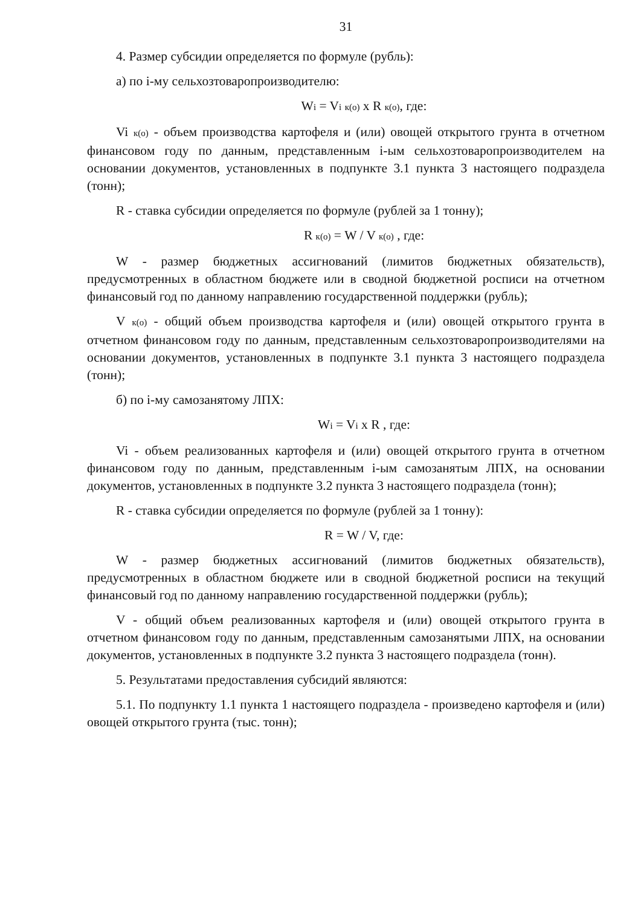31
4. Размер субсидии определяется по формуле (рубль):
а) по i-му сельхозтоваропроизводителю:
Wi = Vi к(о) х R к(о), где:
Vi к(о) - объем производства картофеля и (или) овощей открытого грунта в отчетном финансовом году по данным, представленным i-ым сельхозтоваропроизводителем на основании документов, установленных в подпункте 3.1 пункта 3 настоящего подраздела (тонн);
R - ставка субсидии определяется по формуле (рублей за 1 тонну);
R к(о) = W / V к(о) , где:
W - размер бюджетных ассигнований (лимитов бюджетных обязательств), предусмотренных в областном бюджете или в сводной бюджетной росписи на отчетном финансовый год по данному направлению государственной поддержки (рубль);
V к(о) - общий объем производства картофеля и (или) овощей открытого грунта в отчетном финансовом году по данным, представленным сельхозтоваропроизводителями на основании документов, установленных в подпункте 3.1 пункта 3 настоящего подраздела (тонн);
б) по i-му самозанятому ЛПХ:
Wi = Vi х R , где:
Vi - объем реализованных картофеля и (или) овощей открытого грунта в отчетном финансовом году по данным, представленным i-ым самозанятым ЛПХ, на основании документов, установленных в подпункте 3.2 пункта 3 настоящего подраздела (тонн);
R - ставка субсидии определяется по формуле (рублей за 1 тонну):
R = W / V, где:
W - размер бюджетных ассигнований (лимитов бюджетных обязательств), предусмотренных в областном бюджете или в сводной бюджетной росписи на текущий финансовый год по данному направлению государственной поддержки (рубль);
V - общий объем реализованных картофеля и (или) овощей открытого грунта в отчетном финансовом году по данным, представленным самозанятыми ЛПХ, на основании документов, установленных в подпункте 3.2 пункта 3 настоящего подраздела (тонн).
5. Результатами предоставления субсидий являются:
5.1. По подпункту 1.1 пункта 1 настоящего подраздела - произведено картофеля и (или) овощей открытого грунта (тыс. тонн);